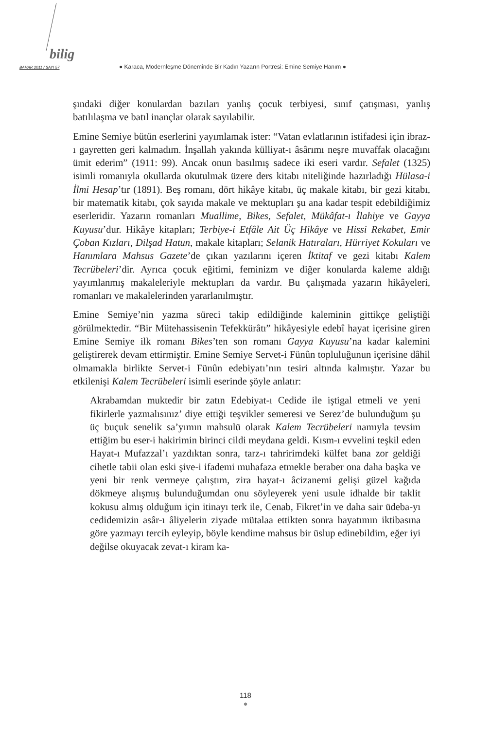bilig
BAHAR 2011 / SAYI 57 ● Karaca, Modernleşme Döneminde Bir Kadın Yazarın Portresi: Emine Semiye Hanım ●
şındaki diğer konulardan bazıları yanlış çocuk terbiyesi, sınıf çatışması, yanlış batılılaşma ve batıl inançlar olarak sayılabilir.
Emine Semiye bütün eserlerini yayımlamak ister: “Vatan evlatlarının istifadesi için ibraz-ı gayretten geri kalmadım. İnşallah yakında külliyat-ı âsârımı neşre muvaffak olacağını ümit ederim” (1911: 99). Ancak onun basılmış sadece iki eseri vardır. Sefalet (1325) isimli romanıyla okullarda okutulmak üzere ders kitabı niteliğinde hazırladığı Hülasa-i İlmi Hesap’tır (1891). Beş romanı, dört hikâye kitabı, üç makale kitabı, bir gezi kitabı, bir matematik kitabı, çok sayıda makale ve mektupları şu ana kadar tespit edebildiğimiz eserleridir. Yazarın romanları Muallime, Bikes, Sefalet, Mükâfat-ı İlahiye ve Gayya Kuyusu’dur. Hikâye kitapları; Terbiye-i Etfâle Ait Üç Hikâye ve Hissi Rekabet, Emir Çoban Kızları, Dilşad Hatun, makale kitapları; Selanik Hatıraları, Hürriyet Kokuları ve Hanımlara Mahsus Gazete’de çıkan yazılarını içeren İktitaf ve gezi kitabı Kalem Tecrübeleri’dir. Ayrıca çocuk eğitimi, feminizm ve diğer konularda kaleme aldığı yayımlanmış makaleleriyle mektupları da vardır. Bu çalışmada yazarın hikâyeleri, romanları ve makalelerinden yararlanılmıştır.
Emine Semiye’nin yazma süreci takip edildiğinde kaleminin gittikçe geliştiği görülmektedir. “Bir Mütehassisenin Tefekkürâtı” hikâyesiyle edebî hayat içerisine giren Emine Semiye ilk romanı Bikes’ten son romanı Gayya Kuyusu’na kadar kalemini geliştirerek devam ettirmiştir. Emine Semiye Servet-i Fünûn topluluğunun içerisine dâhil olmamakla birlikte Servet-i Fünûn edebiyatı’nın tesiri altında kalmıştır. Yazar bu etkilenişi Kalem Tecrübeleri isimli eserinde şöyle anlatır:
Akrabamdan muktedir bir zatın Edebiyat-ı Cedide ile iştigal etmeli ve yeni fikirlerle yazmalısınız’ diye ettiği teşvikler semeresi ve Serez’de bulunduğum şu üç buçuk senelik sa’yımın mahsulü olarak Kalem Tecrübeleri namıyla tevsim ettiğim bu eser-i hakirimin birinci cildi meydana geldi. Kısm-ı evvelini teşkil eden Hayat-ı Mufazzal’ı yazdıktan sonra, tarz-ı tahririmdeki külfet bana zor geldiği cihetle tabii olan eski şive-i ifademi muhafaza etmekle beraber ona daha başka ve yeni bir renk vermeye çalıştım, zira hayat-ı âcizanemi gelişi güzel kağıda dökmeye alışmış bulunduğumdan onu söyleyerek yeni usule idhalde bir taklit kokusu almış olduğum için itinayı terk ile, Cenab, Fikret’in ve daha sair üdeba-yı cedidemizin asâr-ı âliyelerin ziyade mütalaa ettikten sonra hayatımın iktibasına göre yazmayı tercih eyleyip, böyle kendime mahsus bir üslup edinebildim, eğer iyi değilse okuyacak zevat-ı kiram ka-
118
●